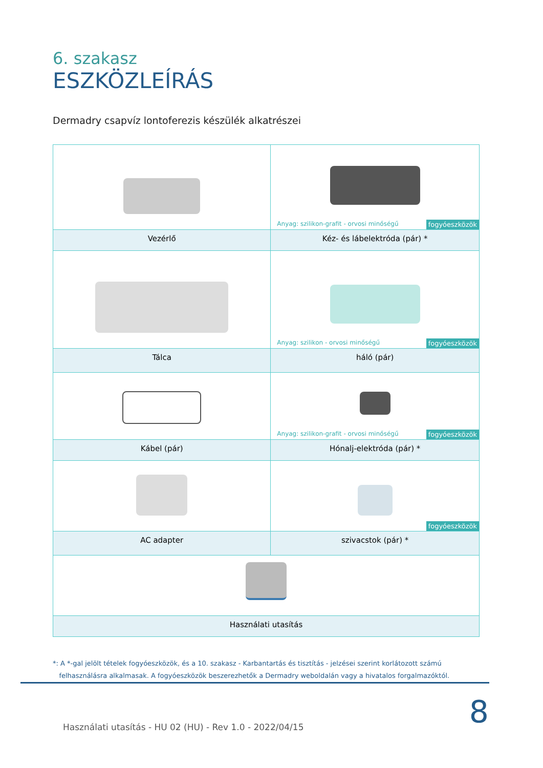6. szakasz
ESZKÖZLEÍRÁS
Dermadry csapvíz lontoferezis készülék alkatrészei
| | Anyag: szilikon-grafit - orvosi minőségű fogyóeszközök |
| Vezérlő | Kéz- és lábelektróda (pár) * |
| | Anyag: szilikon - orvosi minőségű fogyóeszközök |
| Tálca | háló (pár) |
| | Anyag: szilikon-grafit - orvosi minőségű fogyóeszközök |
| Kábel (pár) | Hónalj-elektróda (pár) * |
| | fogyóeszközök |
| AC adapter | szivacstok (pár) * |
| Használati utasítás | |
*: A *-gal jelölt tételek fogyóeszközök, és a 10. szakasz - Karbantartás és tisztítás - jelzései szerint korlátozott számú
felhasználásra alkalmasak. A fogyóeszközök beszerezhetők a Dermadry weboldalán vagy a hivatalos forgalmazóktól.
8
Használati utasítás - HU 02 (HU) - Rev 1.0 - 2022/04/15